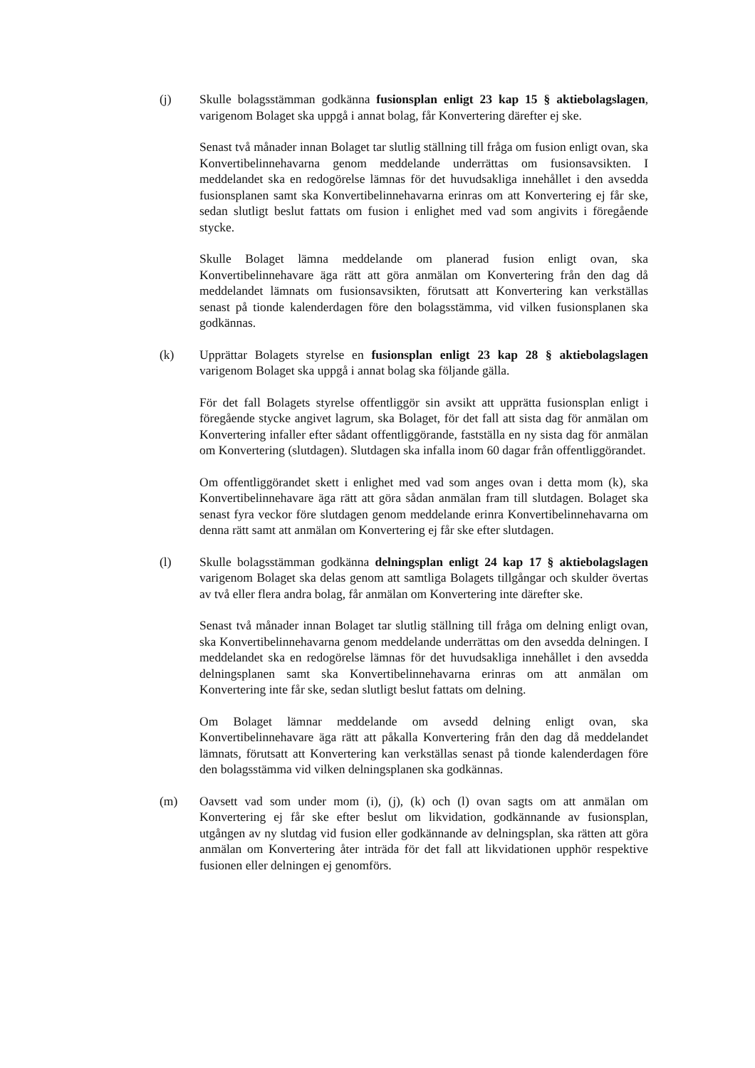(j) Skulle bolagsstämman godkänna fusionsplan enligt 23 kap 15 § aktiebolagslagen, varigenom Bolaget ska uppgå i annat bolag, får Konvertering därefter ej ske.
Senast två månader innan Bolaget tar slutlig ställning till fråga om fusion enligt ovan, ska Konvertibelinnehavarna genom meddelande underrättas om fusionsavsikten. I meddelandet ska en redogörelse lämnas för det huvudsakliga innehållet i den avsedda fusionsplanen samt ska Konvertibelinnehavarna erinras om att Konvertering ej får ske, sedan slutligt beslut fattats om fusion i enlighet med vad som angivits i föregående stycke.
Skulle Bolaget lämna meddelande om planerad fusion enligt ovan, ska Konvertibelinnehavare äga rätt att göra anmälan om Konvertering från den dag då meddelandet lämnats om fusionsavsikten, förutsatt att Konvertering kan verkställas senast på tionde kalenderdagen före den bolagsstämma, vid vilken fusionsplanen ska godkännas.
(k) Upprättar Bolagets styrelse en fusionsplan enligt 23 kap 28 § aktiebolagslagen varigenom Bolaget ska uppgå i annat bolag ska följande gälla.
För det fall Bolagets styrelse offentliggör sin avsikt att upprätta fusionsplan enligt i föregående stycke angivet lagrum, ska Bolaget, för det fall att sista dag för anmälan om Konvertering infaller efter sådant offentliggörande, fastställa en ny sista dag för anmälan om Konvertering (slutdagen). Slutdagen ska infalla inom 60 dagar från offentliggörandet.
Om offentliggörandet skett i enlighet med vad som anges ovan i detta mom (k), ska Konvertibelinnehavare äga rätt att göra sådan anmälan fram till slutdagen. Bolaget ska senast fyra veckor före slutdagen genom meddelande erinra Konvertibelinnehavarna om denna rätt samt att anmälan om Konvertering ej får ske efter slutdagen.
(l) Skulle bolagsstämman godkänna delningsplan enligt 24 kap 17 § aktiebolagslagen varigenom Bolaget ska delas genom att samtliga Bolagets tillgångar och skulder övertas av två eller flera andra bolag, får anmälan om Konvertering inte därefter ske.
Senast två månader innan Bolaget tar slutlig ställning till fråga om delning enligt ovan, ska Konvertibelinnehavarna genom meddelande underrättas om den avsedda delningen. I meddelandet ska en redogörelse lämnas för det huvudsakliga innehållet i den avsedda delningsplanen samt ska Konvertibelinnehavarna erinras om att anmälan om Konvertering inte får ske, sedan slutligt beslut fattats om delning.
Om Bolaget lämnar meddelande om avsedd delning enligt ovan, ska Konvertibelinnehavare äga rätt att påkalla Konvertering från den dag då meddelandet lämnats, förutsatt att Konvertering kan verkställas senast på tionde kalenderdagen före den bolagsstämma vid vilken delningsplanen ska godkännas.
(m) Oavsett vad som under mom (i), (j), (k) och (l) ovan sagts om att anmälan om Konvertering ej får ske efter beslut om likvidation, godkännande av fusionsplan, utgången av ny slutdag vid fusion eller godkännande av delningsplan, ska rätten att göra anmälan om Konvertering åter inträda för det fall att likvidationen upphör respektive fusionen eller delningen ej genomförs.